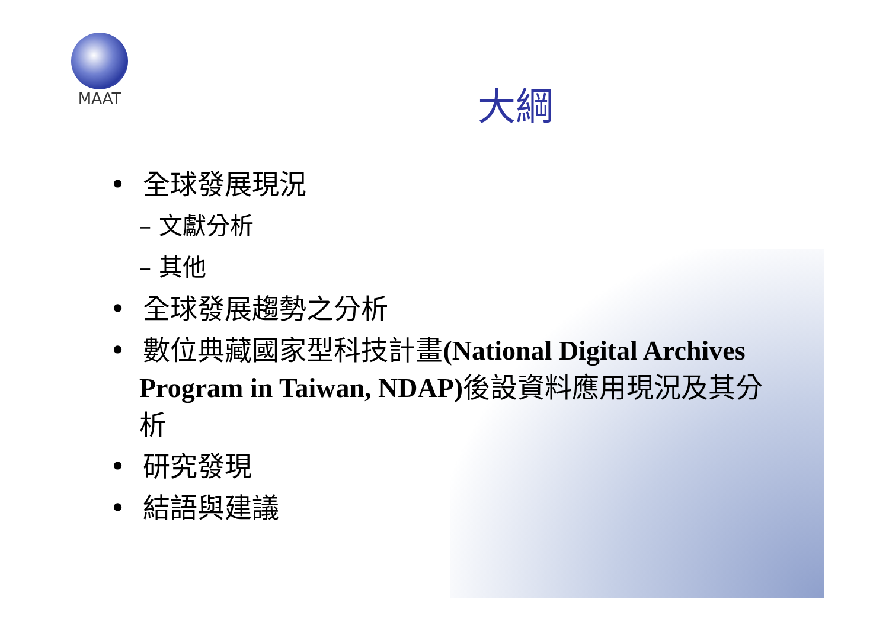MAAT
大綱
• 全球發展現況
– 文獻分析
– 其他
• 全球發展趨勢之分析
• 數位典藏國家型科技計畫(National Digital Archives Program in Taiwan, NDAP) 後設資料應用現況及其分析
• 研究發現
• 結語與建議